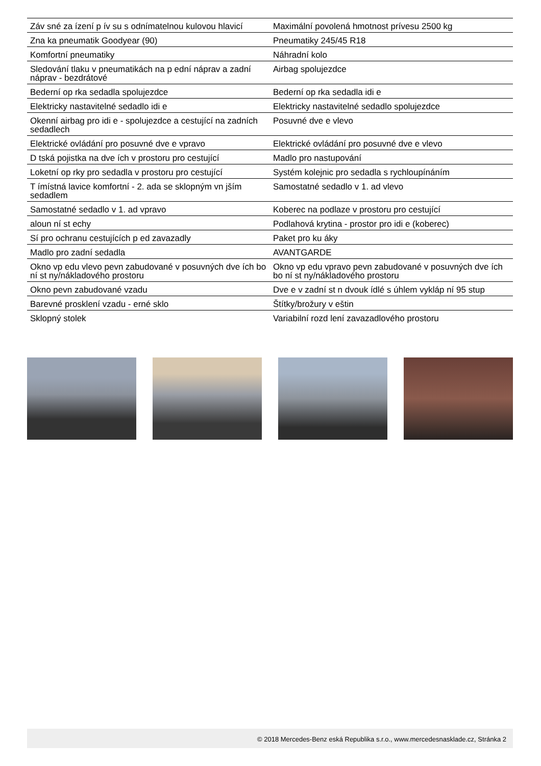| Záv sné za ízení p ív su s odnímatelnou kulovou hlavicí | Maximální povolená hmotnost prívesu 2500 kg |
| Zna ka pneumatik Goodyear (90) | Pneumatiky 245/45 R18 |
| Komfortní pneumatiky | Náhradní kolo |
| Sledování tlaku v pneumatikách na p ední náprav a zadní náprav - bezdrátové | Airbag spolujezdce |
| Bederní op rka sedadla spolujezdce | Bederní op rka sedadla idi e |
| Elektricky nastavitelné sedadlo idi e | Elektricky nastavitelné sedadlo spolujezdce |
| Okenní airbag pro idi e - spolujezdce a cestující na zadních sedadlech | Posuvné dve e vlevo |
| Elektrické ovládání pro posuvné dve e vpravo | Elektrické ovládání pro posuvné dve e vlevo |
| D tská pojistka na dve ích v prostoru pro cestující | Madlo pro nastupování |
| Loketní op rky pro sedadla v prostoru pro cestující | Systém kolejnic pro sedadla s rychloupínáním |
| T ímístná lavice komfortní - 2. ada se sklopným vn jším sedadlem | Samostatné sedadlo v 1. ad vlevo |
| Samostatné sedadlo v 1. ad vpravo | Koberec na podlaze v prostoru pro cestující |
| aloun ní st echy | Podlahová krytina - prostor pro idi e (koberec) |
| Sí pro ochranu cestujících p ed zavazadly | Paket pro ku áky |
| Madlo pro zadní sedadla | AVANTGARDE |
| Okno vp edu vlevo pevn zabudované v posuvných dve ích bo ní st ny/nákladového prostoru | Okno vp edu vpravo pevn zabudované v posuvných dve ích bo ní st ny/nákladového prostoru |
| Okno pevn zabudované vzadu | Dve e v zadní st n dvouk ídlé s úhlem vykláp ní 95 stup |
| Barevné prosklení vzadu - erné sklo | Štítky/brožury v eštin |
| Sklopný stolek | Variabilní rozd lení zavazadlového prostoru |
© 2018 Mercedes-Benz eská Republika s.r.o., www.mercedesnasklade.cz, Stránka 2